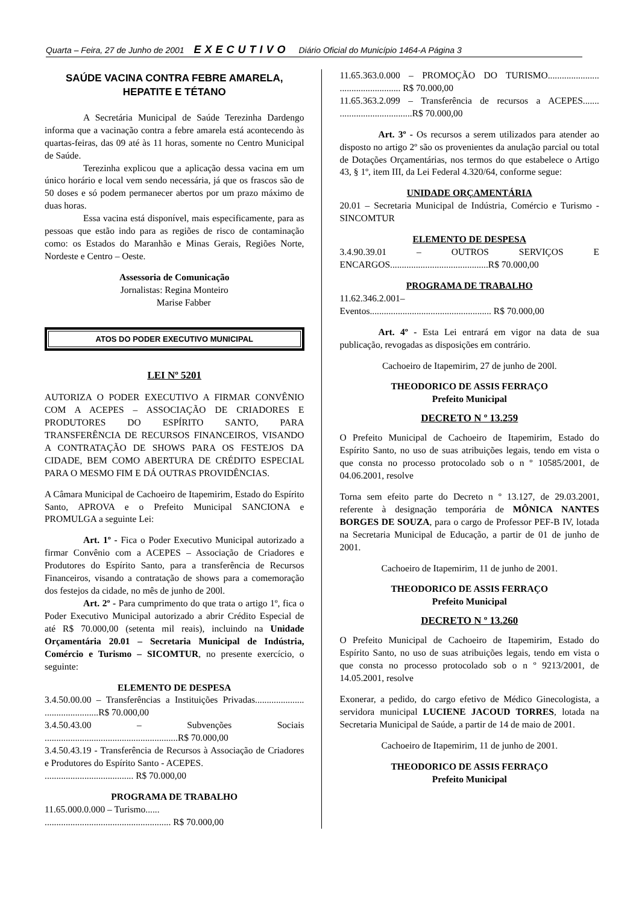Quarta – Feira, 27 de Junho de 2001 EXECUTIVO Diário Oficial do Município 1464-A Página 3
SAÚDE VACINA CONTRA FEBRE AMARELA, HEPATITE E TÉTANO
A Secretária Municipal de Saúde Terezinha Dardengo informa que a vacinação contra a febre amarela está acontecendo às quartas-feiras, das 09 até às 11 horas, somente no Centro Municipal de Saúde.
Terezinha explicou que a aplicação dessa vacina em um único horário e local vem sendo necessária, já que os frascos são de 50 doses e só podem permanecer abertos por um prazo máximo de duas horas.
Essa vacina está disponível, mais especificamente, para as pessoas que estão indo para as regiões de risco de contaminação como: os Estados do Maranhão e Minas Gerais, Regiões Norte, Nordeste e Centro – Oeste.
Assessoria de Comunicação
Jornalistas: Regina Monteiro
Marise Fabber
ATOS DO PODER EXECUTIVO MUNICIPAL
LEI Nº 5201
AUTORIZA O PODER EXECUTIVO A FIRMAR CONVÊNIO COM A ACEPES – ASSOCIAÇÃO DE CRIADORES E PRODUTORES DO ESPÍRITO SANTO, PARA TRANSFERÊNCIA DE RECURSOS FINANCEIROS, VISANDO A CONTRATAÇÃO DE SHOWS PARA OS FESTEJOS DA CIDADE, BEM COMO ABERTURA DE CRÉDITO ESPECIAL PARA O MESMO FIM E DÁ OUTRAS PROVIDÊNCIAS.
A Câmara Municipal de Cachoeiro de Itapemirim, Estado do Espírito Santo, APROVA e o Prefeito Municipal SANCIONA e PROMULGA a seguinte Lei:
Art. 1º - Fica o Poder Executivo Municipal autorizado a firmar Convênio com a ACEPES – Associação de Criadores e Produtores do Espírito Santo, para a transferência de Recursos Financeiros, visando a contratação de shows para a comemoração dos festejos da cidade, no mês de junho de 200l.
Art. 2º - Para cumprimento do que trata o artigo 1º, fica o Poder Executivo Municipal autorizado a abrir Crédito Especial de até R$ 70.000,00 (setenta mil reais), incluindo na Unidade Orçamentária 20.01 – Secretaria Municipal de Indústria, Comércio e Turismo – SICOMTUR, no presente exercício, o seguinte:
ELEMENTO DE DESPESA
3.4.50.00.00 – Transferências a Instituições Privadas..................... .......................R$ 70.000,00
3.4.50.43.00 – Subvenções Sociais .........................................................R$ 70.000,00
3.4.50.43.19 - Transferência de Recursos à Associação de Criadores e Produtores do Espírito Santo - ACEPES.
...................................... R$ 70.000,00
PROGRAMA DE TRABALHO
11.65.000.0.000 – Turismo......
...................................................... R$ 70.000,00
11.65.363.0.000 – PROMOÇÃO DO TURISMO...................... .......................... R$ 70.000,00
11.65.363.2.099 – Transferência de recursos a ACEPES....... ...............................R$ 70.000,00
Art. 3º - Os recursos a serem utilizados para atender ao disposto no artigo 2º são os provenientes da anulação parcial ou total de Dotações Orçamentárias, nos termos do que estabelece o Artigo 43, § 1º, item III, da Lei Federal 4.320/64, conforme segue:
UNIDADE ORÇAMENTÁRIA
20.01 – Secretaria Municipal de Indústria, Comércio e Turismo - SINCOMTUR
ELEMENTO DE DESPESA
3.4.90.39.01 – OUTROS SERVIÇOS E ENCARGOS..........................................R$ 70.000,00
PROGRAMA DE TRABALHO
11.62.346.2.001–
Eventos.................................................... R$ 70.000,00
Art. 4º - Esta Lei entrará em vigor na data de sua publicação, revogadas as disposições em contrário.
Cachoeiro de Itapemirim, 27 de junho de 200l.
THEODORICO DE ASSIS FERRAÇO
Prefeito Municipal
DECRETO N º 13.259
O Prefeito Municipal de Cachoeiro de Itapemirim, Estado do Espírito Santo, no uso de suas atribuições legais, tendo em vista o que consta no processo protocolado sob o n º 10585/2001, de 04.06.2001, resolve
Torna sem efeito parte do Decreto n º 13.127, de 29.03.2001, referente à designação temporária de MÔNICA NANTES BORGES DE SOUZA, para o cargo de Professor PEF-B IV, lotada na Secretaria Municipal de Educação, a partir de 01 de junho de 2001.
Cachoeiro de Itapemirim, 11 de junho de 2001.
THEODORICO DE ASSIS FERRAÇO
Prefeito Municipal
DECRETO N º 13.260
O Prefeito Municipal de Cachoeiro de Itapemirim, Estado do Espírito Santo, no uso de suas atribuições legais, tendo em vista o que consta no processo protocolado sob o n º 9213/2001, de 14.05.2001, resolve
Exonerar, a pedido, do cargo efetivo de Médico Ginecologista, a servidora municipal LUCIENE JACOUD TORRES, lotada na Secretaria Municipal de Saúde, a partir de 14 de maio de 2001.
Cachoeiro de Itapemirim, 11 de junho de 2001.
THEODORICO DE ASSIS FERRAÇO
Prefeito Municipal